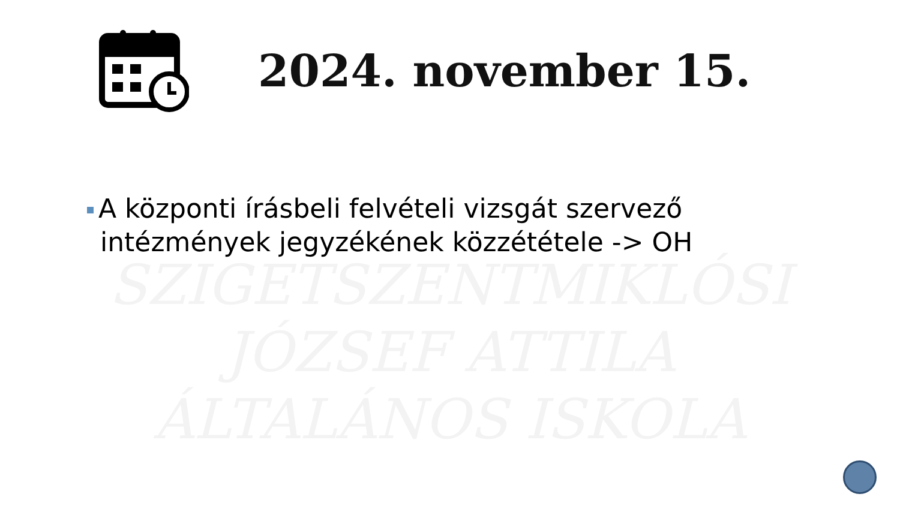SZIGETSZENTMIKLÓSI
JÓZSEF ATTILA
ÁLTALÁNOS ISKOLA
2024. november 15.
A központi írásbeli felvételi vizsgát szervező intézmények jegyzékének közzététele -> OH